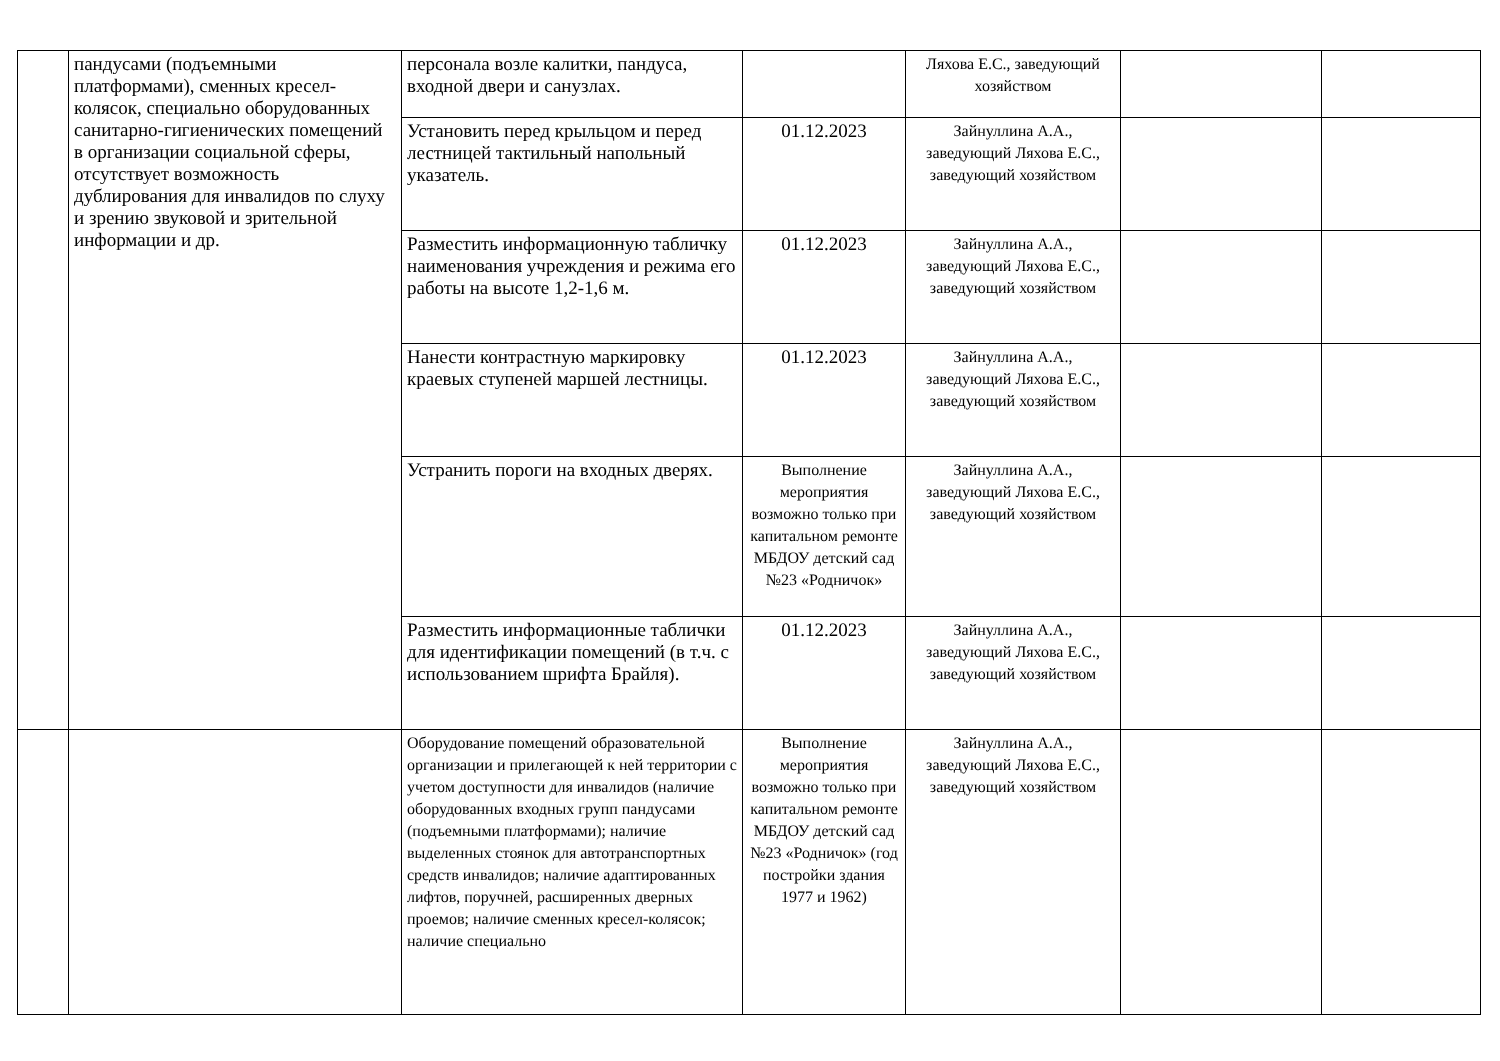| | пандусами (подъемными платформами), сменных кресел-колясок, специально оборудованных санитарно-гигиенических помещений в организации социальной сферы, отсутствует возможность дублирования для инвалидов по слуху и зрению звуковой и зрительной информации и др. | персонала возле калитки, пандуса, входной двери и санузлах. | | Ляхова Е.С., заведующий хозяйством | | |
| | | Установить перед крыльцом и перед лестницей тактильный напольный указатель. | 01.12.2023 | Зайнуллина А.А., заведующий Ляхова Е.С., заведующий хозяйством | | |
| | | Разместить информационную табличку наименования учреждения и режима его работы на высоте 1,2-1,6 м. | 01.12.2023 | Зайнуллина А.А., заведующий Ляхова Е.С., заведующий хозяйством | | |
| | | Нанести контрастную маркировку краевых ступеней маршей лестницы. | 01.12.2023 | Зайнуллина А.А., заведующий Ляхова Е.С., заведующий хозяйством | | |
| | | Устранить пороги на входных дверях. | Выполнение мероприятия возможно только при капитальном ремонте МБДОУ детский сад №23 «Родничок» | Зайнуллина А.А., заведующий Ляхова Е.С., заведующий хозяйством | | |
| | | Разместить информационные таблички для идентификации помещений (в т.ч. с использованием шрифта Брайля). | 01.12.2023 | Зайнуллина А.А., заведующий Ляхова Е.С., заведующий хозяйством | | |
| | | Оборудование помещений образовательной организации и прилегающей к ней территории с учетом доступности для инвалидов (наличие оборудованных входных групп пандусами (подъемными платформами); наличие выделенных стоянок для автотранспортных средств инвалидов; наличие адаптированных лифтов, поручней, расширенных дверных проемов; наличие сменных кресел-колясок; наличие специально | Выполнение мероприятия возможно только при капитальном ремонте МБДОУ детский сад №23 «Родничок» (год постройки здания 1977 и 1962) | Зайнуллина А.А., заведующий Ляхова Е.С., заведующий хозяйством | | |